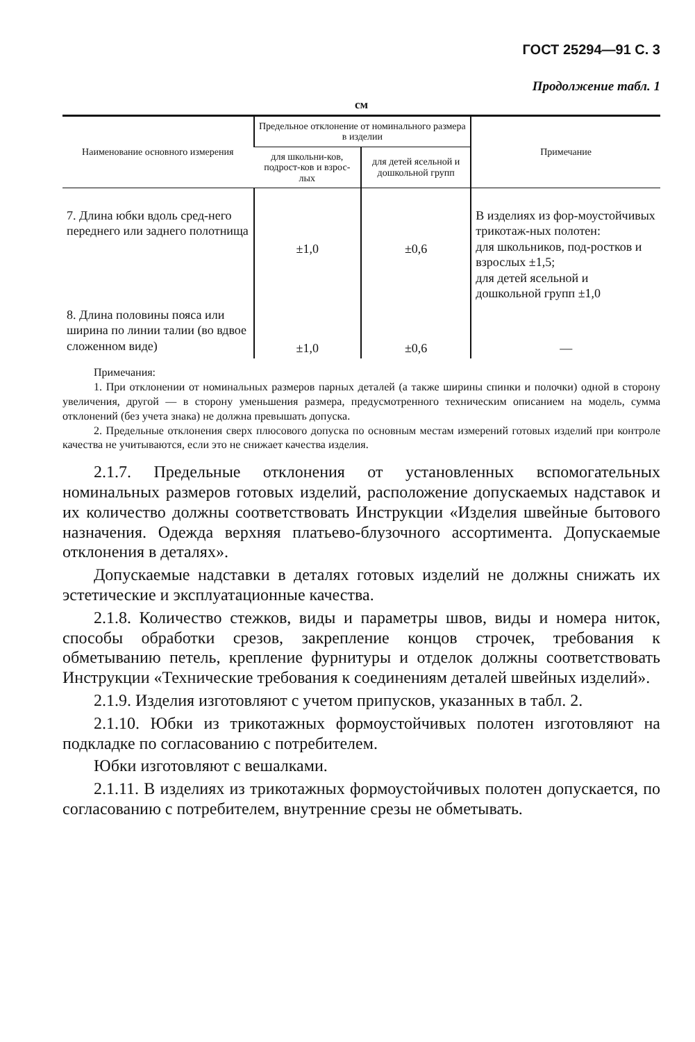ГОСТ 25294—91 С. 3
Продолжение табл. 1
см
| Наименование основного измерения | Предельное отклонение от номинального размера в изделии | | Примечание |
| --- | --- | --- | --- |
| | для школьни-ков, подрост-ков и взрос-лых | для детей ясельной и дошкольной групп | |
| 7. Длина юбки вдоль сред-него переднего или заднего полотнища | ±1,0 | ±0,6 | В изделиях из фор-моустойчивых трикотаж-ных полотен: для школьников, под-ростков и взрослых ±1,5; для детей ясельной и дошкольной групп ±1,0 |
| 8. Длина половины пояса или ширина по линии талии (во вдвое сложенном виде) | ±1,0 | ±0,6 | — |
Примечания:
1. При отклонении от номинальных размеров парных деталей (а также ширины спинки и полочки) одной в сторону увеличения, другой — в сторону уменьшения размера, предусмотренного техническим описанием на модель, сумма отклонений (без учета знака) не должна превышать допуска.
2. Предельные отклонения сверх плюсового допуска по основным местам измерений готовых изделий при контроле качества не учитываются, если это не снижает качества изделия.
2.1.7. Предельные отклонения от установленных вспомогательных номинальных размеров готовых изделий, расположение допускаемых надставок и их количество должны соответствовать Инструкции «Изделия швейные бытового назначения. Одежда верхняя платьево-блузочного ассортимента. Допускаемые отклонения в деталях».
Допускаемые надставки в деталях готовых изделий не должны снижать их эстетические и эксплуатационные качества.
2.1.8. Количество стежков, виды и параметры швов, виды и номера ниток, способы обработки срезов, закрепление концов строчек, требования к обметыванию петель, крепление фурнитуры и отделок должны соответствовать Инструкции «Технические требования к соединениям деталей швейных изделий».
2.1.9. Изделия изготовляют с учетом припусков, указанных в табл. 2.
2.1.10. Юбки из трикотажных формоустойчивых полотен изготовляют на подкладке по согласованию с потребителем.
Юбки изготовляют с вешалками.
2.1.11. В изделиях из трикотажных формоустойчивых полотен допускается, по согласованию с потребителем, внутренние срезы не обметывать.